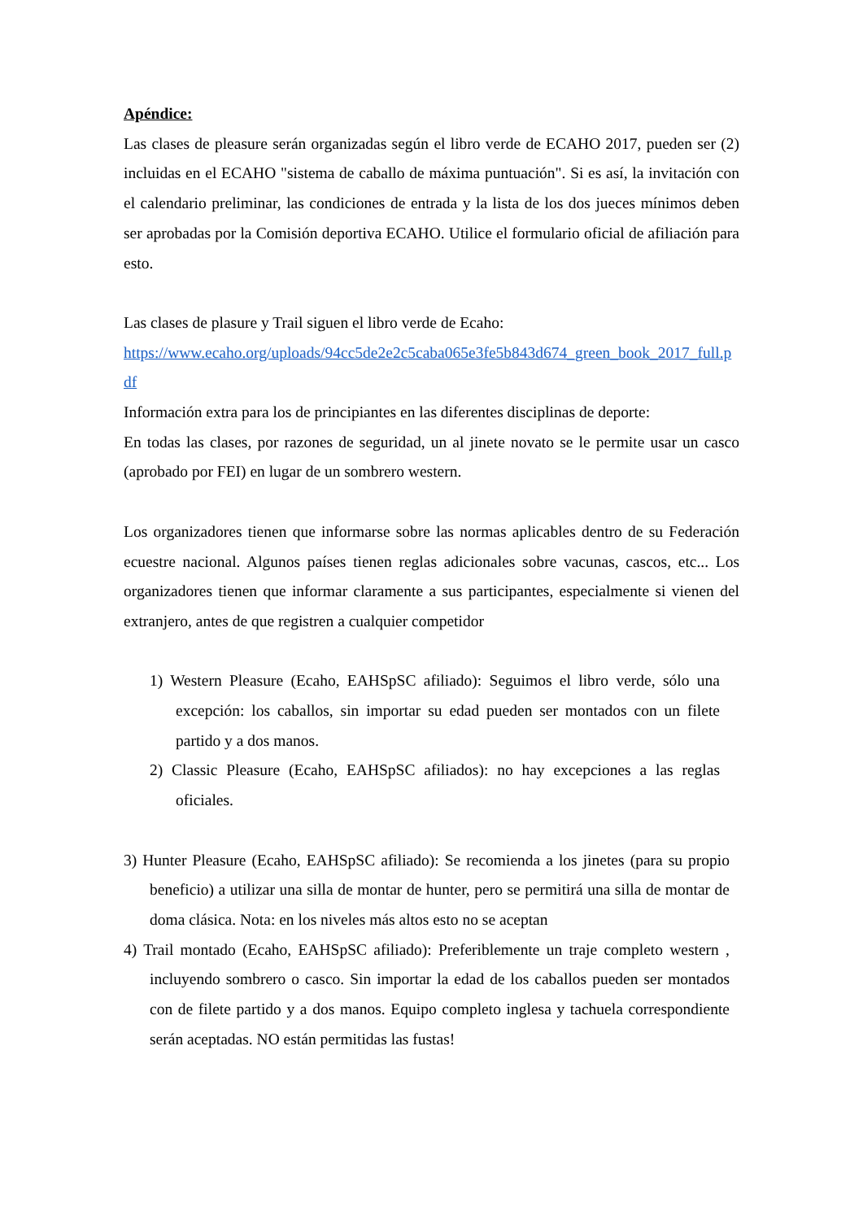Apéndice:
Las clases de pleasure serán organizadas según el libro verde de ECAHO 2017, pueden ser (2) incluidas en el ECAHO "sistema de caballo de máxima puntuación". Si es así, la invitación con el calendario preliminar, las condiciones de entrada y la lista de los dos jueces mínimos deben ser aprobadas por la Comisión deportiva ECAHO. Utilice el formulario oficial de afiliación para esto.
Las clases de plasure y Trail siguen el libro verde de Ecaho:
https://www.ecaho.org/uploads/94cc5de2e2c5caba065e3fe5b843d674_green_book_2017_full.pdf
Información extra para los de principiantes en las diferentes disciplinas de deporte:
En todas las clases, por razones de seguridad, un al jinete novato se le permite usar un casco (aprobado por FEI) en lugar de un sombrero western.
Los organizadores tienen que informarse sobre las normas aplicables dentro de su Federación ecuestre nacional. Algunos países tienen reglas adicionales sobre vacunas, cascos, etc... Los organizadores tienen que informar claramente a sus participantes, especialmente si vienen del extranjero, antes de que registren a cualquier competidor
1) Western Pleasure (Ecaho, EAHSpSC afiliado): Seguimos el libro verde, sólo una excepción: los caballos, sin importar su edad pueden ser montados con un filete partido y a dos manos.
2) Classic Pleasure (Ecaho, EAHSpSC afiliados): no hay excepciones a las reglas oficiales.
3) Hunter Pleasure (Ecaho, EAHSpSC afiliado): Se recomienda a los jinetes (para su propio beneficio) a utilizar una silla de montar de hunter, pero se permitirá una silla de montar de doma clásica. Nota: en los niveles más altos esto no se aceptan
4) Trail montado (Ecaho, EAHSpSC afiliado): Preferiblemente un traje completo western , incluyendo sombrero o casco. Sin importar la edad de los caballos pueden ser montados con de filete partido y a dos manos. Equipo completo inglesa y tachuela correspondiente serán aceptadas. NO están permitidas las fustas!